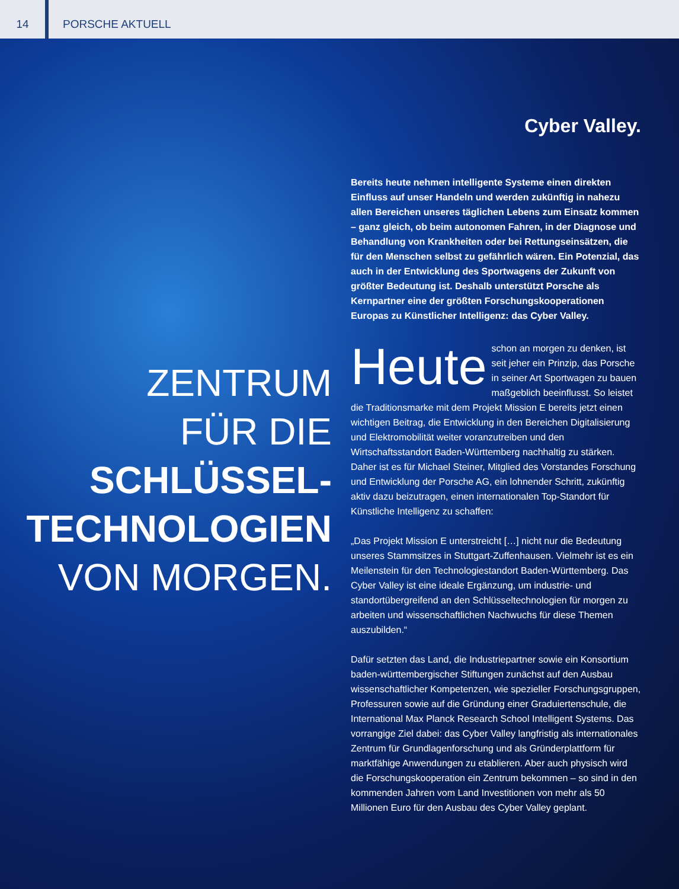14
PORSCHE AKTUELL
ZENTRUM
FÜR DIE
SCHLÜSSEL-
TECHNOLOGIEN
VON MORGEN.
Cyber Valley.
Bereits heute nehmen intelligente Systeme einen direkten Einfluss auf unser Handeln und werden zukünftig in nahezu allen Bereichen unseres täglichen Lebens zum Einsatz kommen – ganz gleich, ob beim autonomen Fahren, in der Diagnose und Behandlung von Krankheiten oder bei Rettungseinsätzen, die für den Menschen selbst zu gefährlich wären. Ein Potenzial, das auch in der Entwicklung des Sportwagens der Zukunft von größter Bedeutung ist. Deshalb unterstützt Porsche als Kernpartner eine der größten Forschungskooperationen Europas zu Künstlicher Intelligenz: das Cyber Valley.
Heute schon an morgen zu denken, ist seit jeher ein Prinzip, das Porsche in seiner Art Sportwagen zu bauen maßgeblich beeinflusst. So leistet die Traditionsmarke mit dem Projekt Mission E bereits jetzt einen wichtigen Beitrag, die Entwicklung in den Bereichen Digitalisierung und Elektromobilität weiter voranzutreiben und den Wirtschaftsstandort Baden-Württemberg nachhaltig zu stärken. Daher ist es für Michael Steiner, Mitglied des Vorstandes Forschung und Entwicklung der Porsche AG, ein lohnender Schritt, zukünftig aktiv dazu beizutragen, einen internationalen Top-Standort für Künstliche Intelligenz zu schaffen:
„Das Projekt Mission E unterstreicht […] nicht nur die Bedeutung unseres Stammsitzes in Stuttgart-Zuffenhausen. Vielmehr ist es ein Meilenstein für den Technologiestandort Baden-Württemberg. Das Cyber Valley ist eine ideale Ergänzung, um industrie- und standortübergreifend an den Schlüsseltechnologien für morgen zu arbeiten und wissenschaftlichen Nachwuchs für diese Themen auszubilden.“
Dafür setzten das Land, die Industriepartner sowie ein Konsortium baden-württembergischer Stiftungen zunächst auf den Ausbau wissenschaftlicher Kompetenzen, wie spezieller Forschungsgruppen, Professuren sowie auf die Gründung einer Graduiertenschule, die International Max Planck Research School Intelligent Systems. Das vorrangige Ziel dabei: das Cyber Valley langfristig als internationales Zentrum für Grundlagenforschung und als Gründerplattform für marktfähige Anwendungen zu etablieren. Aber auch physisch wird die Forschungskooperation ein Zentrum bekommen – so sind in den kommenden Jahren vom Land Investitionen von mehr als 50 Millionen Euro für den Ausbau des Cyber Valley geplant.